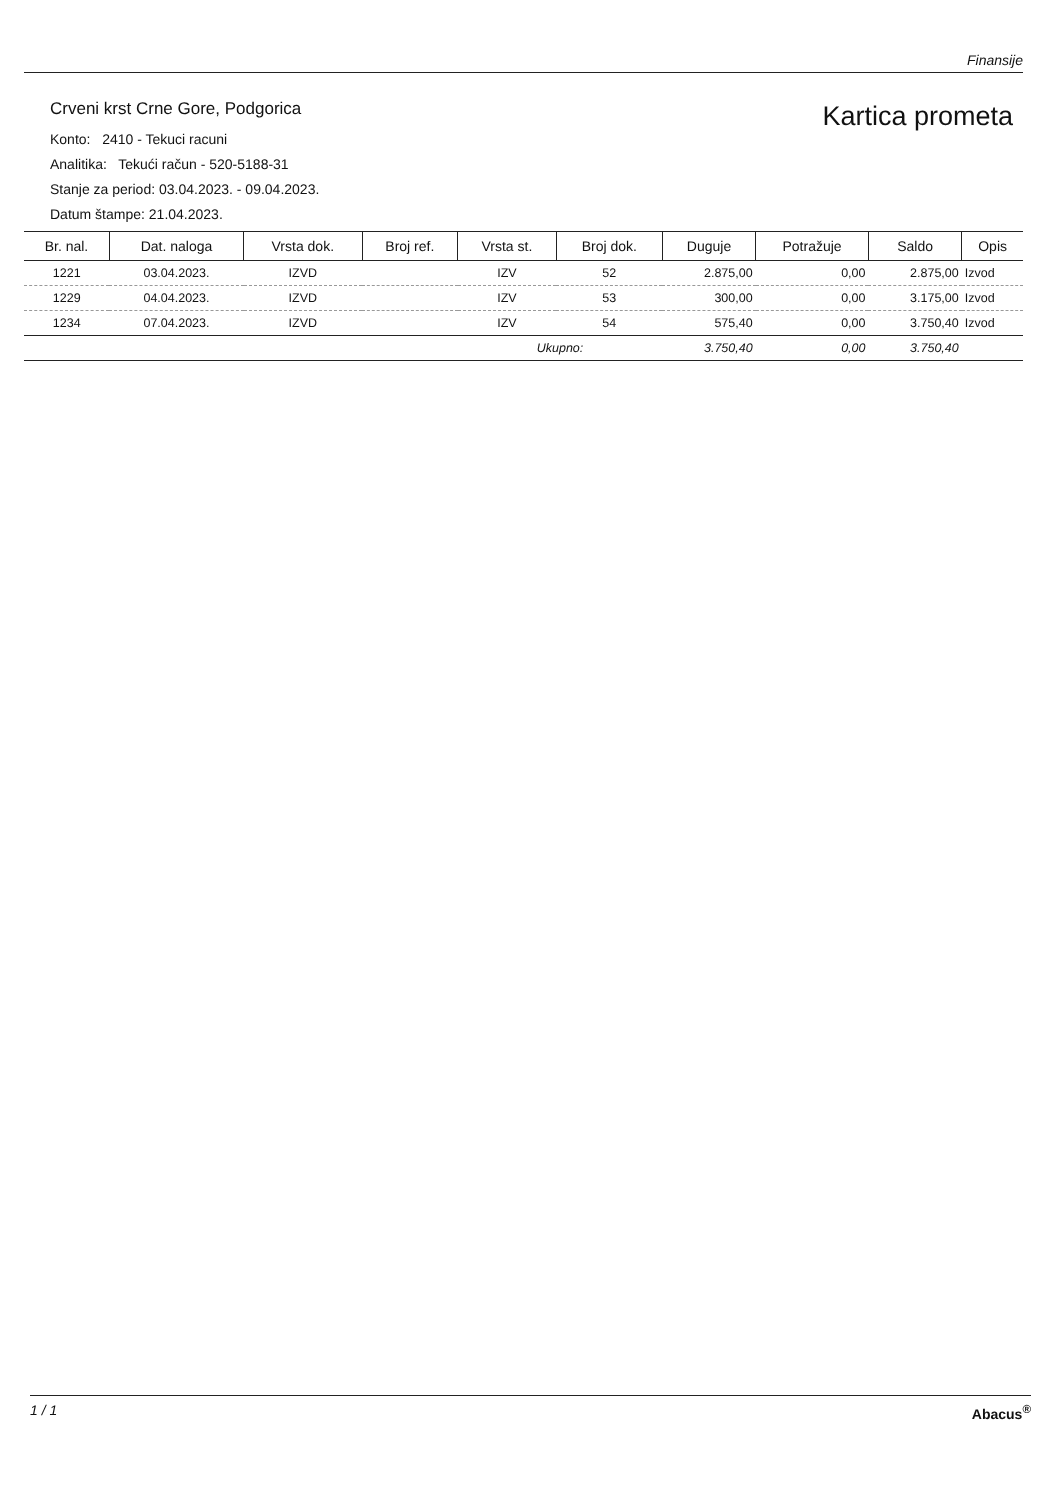Finansije
Crveni krst Crne Gore, Podgorica
Konto: 2410 - Tekuci racuni
Analitika: Tekući račun - 520-5188-31
Stanje za period: 03.04.2023. - 09.04.2023.
Datum štampe: 21.04.2023.
Kartica prometa
| Br. nal. | Dat. naloga | Vrsta dok. | Broj ref. | Vrsta st. | Broj dok. | Duguje | Potražuje | Saldo | Opis |
| --- | --- | --- | --- | --- | --- | --- | --- | --- | --- |
| 1221 | 03.04.2023. | IZVD | | IZV | 52 | 2.875,00 | 0,00 | 2.875,00 | Izvod |
| 1229 | 04.04.2023. | IZVD | | IZV | 53 | 300,00 | 0,00 | 3.175,00 | Izvod |
| 1234 | 07.04.2023. | IZVD | | IZV | 54 | 575,40 | 0,00 | 3.750,40 | Izvod |
| | | | | Ukupno: | | 3.750,40 | 0,00 | 3.750,40 | |
1 / 1 Abacus<sup>®</sup>